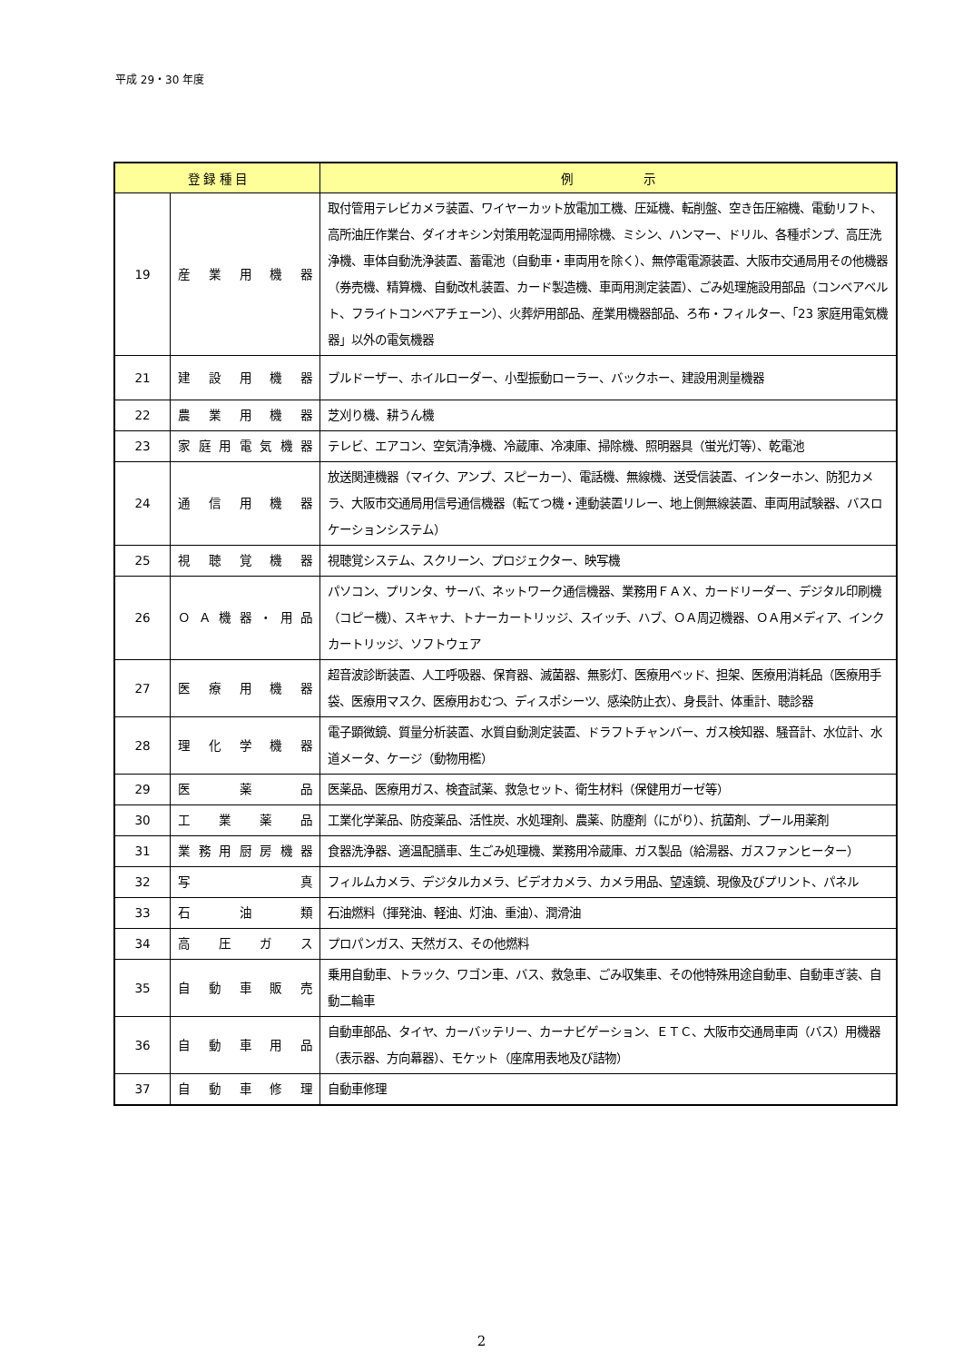平成 29・30 年度
| 登 録 種 目 | | 例 示 |
| --- | --- | --- |
| 19 | 産業用機器 | 取付管用テレビカメラ装置、ワイヤーカット放電加工機、圧延機、転削盤、空き缶圧縮機、電動リフト、高所油圧作業台、ダイオキシン対策用乾湿両用掃除機、ミシン、ハンマー、ドリル、各種ポンプ、高圧洗浄機、車体自動洗浄装置、蓄電池（自動車・車両用を除く）、無停電電源装置、大阪市交通局用その他機器（券売機、精算機、自動改札装置、カード製造機、車両用測定装置）、ごみ処理施設用部品（コンベアベルト、フライトコンベアチェーン）、火葬炉用部品、産業用機器部品、ろ布・フィルター、「23 家庭用電気機器」以外の電気機器 |
| 21 | 建設用機器 | ブルドーザー、ホイルローダー、小型振動ローラー、バックホー、建設用測量機器 |
| 22 | 農業用機器 | 芝刈り機、耕うん機 |
| 23 | 家庭用電気機器 | テレビ、エアコン、空気清浄機、冷蔵庫、冷凍庫、掃除機、照明器具（蛍光灯等）、乾電池 |
| 24 | 通信用機器 | 放送関連機器（マイク、アンプ、スピーカー）、電話機、無線機、送受信装置、インターホン、防犯カメラ、大阪市交通局用信号通信機器（転てつ機・連動装置リレー、地上側無線装置、車両用試験器、バスロケーションシステム） |
| 25 | 視聴覚機器 | 視聴覚システム、スクリーン、プロジェクター、映写機 |
| 26 | ＯＡ機器・用品 | パソコン、プリンタ、サーバ、ネットワーク通信機器、業務用ＦＡＸ、カードリーダー、デジタル印刷機（コピー機）、スキャナ、トナーカートリッジ、スイッチ、ハブ、ＯＡ周辺機器、ＯＡ用メディア、インクカートリッジ、ソフトウェア |
| 27 | 医療用機器 | 超音波診断装置、人工呼吸器、保育器、滅菌器、無影灯、医療用ベッド、担架、医療用消耗品（医療用手袋、医療用マスク、医療用おむつ、ディスポシーツ、感染防止衣）、身長計、体重計、聴診器 |
| 28 | 理化学機器 | 電子顕微鏡、質量分析装置、水質自動測定装置、ドラフトチャンバー、ガス検知器、騒音計、水位計、水道メータ、ケージ（動物用檻） |
| 29 | 医薬品 | 医薬品、医療用ガス、検査試薬、救急セット、衛生材料（保健用ガーゼ等） |
| 30 | 工業薬品 | 工業化学薬品、防疫薬品、活性炭、水処理剤、農薬、防塵剤（にがり）、抗菌剤、プール用薬剤 |
| 31 | 業務用厨房機器 | 食器洗浄器、適温配膳車、生ごみ処理機、業務用冷蔵庫、ガス製品（給湯器、ガスファンヒーター） |
| 32 | 写真 | フィルムカメラ、デジタルカメラ、ビデオカメラ、カメラ用品、望遠鏡、現像及びプリント、パネル |
| 33 | 石油類 | 石油燃料（揮発油、軽油、灯油、重油）、潤滑油 |
| 34 | 高圧ガス | プロパンガス、天然ガス、その他燃料 |
| 35 | 自動車販売 | 乗用自動車、トラック、ワゴン車、バス、救急車、ごみ収集車、その他特殊用途自動車、自動車ぎ装、自動二輪車 |
| 36 | 自動車用品 | 自動車部品、タイヤ、カーバッテリー、カーナビゲーション、ＥＴＣ、大阪市交通局車両（バス）用機器（表示器、方向幕器）、モケット（座席用表地及び詰物） |
| 37 | 自動車修理 | 自動車修理 |
2